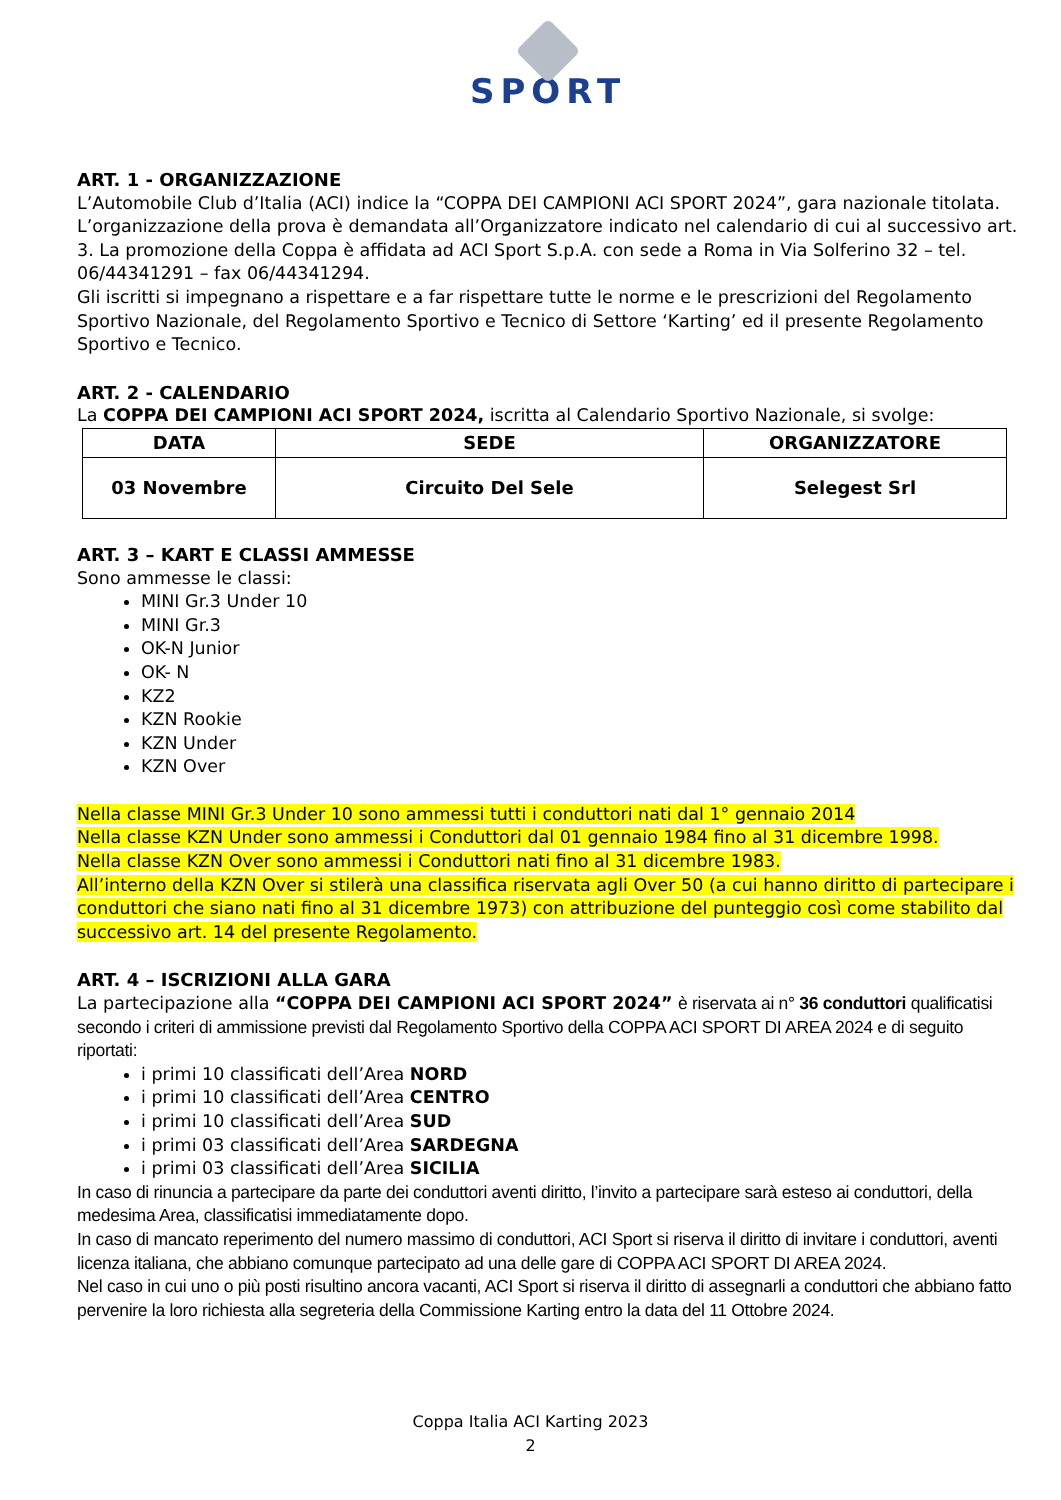SPORT
ART. 1 - ORGANIZZAZIONE
L’Automobile Club d’Italia (ACI) indice la “COPPA DEI CAMPIONI ACI SPORT 2024”, gara nazionale titolata. L’organizzazione della prova è demandata all’Organizzatore indicato nel calendario di cui al successivo art. 3. La promozione della Coppa è affidata ad ACI Sport S.p.A. con sede a Roma in Via Solferino 32 – tel. 06/44341291 – fax 06/44341294.
Gli iscritti si impegnano a rispettare e a far rispettare tutte le norme e le prescrizioni del Regolamento Sportivo Nazionale, del Regolamento Sportivo e Tecnico di Settore ‘Karting’ ed il presente Regolamento Sportivo e Tecnico.
ART. 2 - CALENDARIO
La COPPA DEI CAMPIONI ACI SPORT 2024, iscritta al Calendario Sportivo Nazionale, si svolge:
| DATA | SEDE | ORGANIZZATORE |
| --- | --- | --- |
| 03 Novembre | Circuito Del Sele | Selegest Srl |
ART. 3 – KART E CLASSI AMMESSE
Sono ammesse le classi:
MINI Gr.3 Under 10
MINI Gr.3
OK-N Junior
OK- N
KZ2
KZN Rookie
KZN Under
KZN Over
Nella classe MINI Gr.3 Under 10 sono ammessi tutti i conduttori nati dal 1° gennaio 2014
Nella classe KZN Under sono ammessi i Conduttori dal 01 gennaio 1984 fino al 31 dicembre 1998.
Nella classe KZN Over sono ammessi i Conduttori nati fino al 31 dicembre 1983.
All’interno della KZN Over si stilerà una classifica riservata agli Over 50 (a cui hanno diritto di partecipare i conduttori che siano nati fino al 31 dicembre 1973) con attribuzione del punteggio così come stabilito dal successivo art. 14 del presente Regolamento.
ART. 4 – ISCRIZIONI ALLA GARA
La partecipazione alla “COPPA DEI CAMPIONI ACI SPORT 2024” è riservata ai n° 36 conduttori qualificatisi secondo i criteri di ammissione previsti dal Regolamento Sportivo della COPPA ACI SPORT DI AREA 2024 e di seguito riportati:
i primi 10 classificati dell’Area NORD
i primi 10 classificati dell’Area CENTRO
i primi 10 classificati dell’Area SUD
i primi 03 classificati dell’Area SARDEGNA
i primi 03 classificati dell’Area SICILIA
In caso di rinuncia a partecipare da parte dei conduttori aventi diritto, l’invito a partecipare sarà esteso ai conduttori, della medesima Area, classificatisi immediatamente dopo.
In caso di mancato reperimento del numero massimo di conduttori, ACI Sport si riserva il diritto di invitare i conduttori, aventi licenza italiana, che abbiano comunque partecipato ad una delle gare di COPPA ACI SPORT DI AREA 2024.
Nel caso in cui uno o più posti risultino ancora vacanti, ACI Sport si riserva il diritto di assegnarli a conduttori che abbiano fatto pervenire la loro richiesta alla segreteria della Commissione Karting entro la data del 11 Ottobre 2024.
Coppa Italia ACI Karting 2023
2